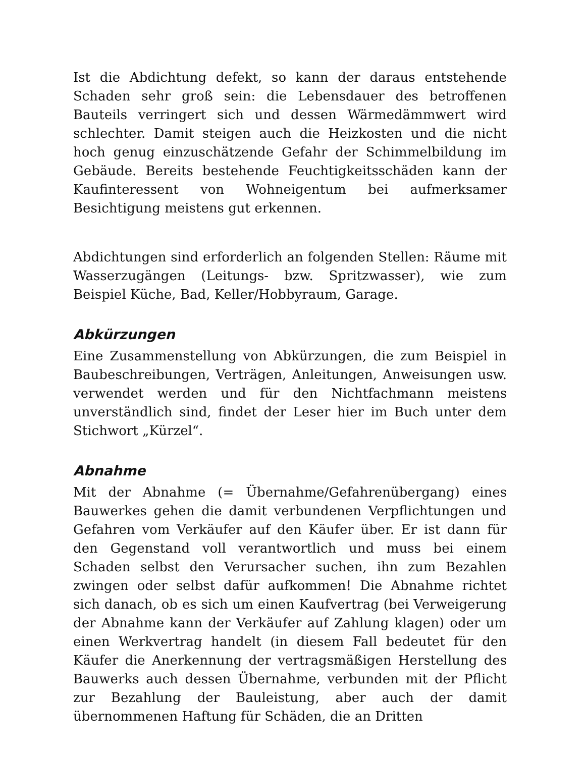Ist die Abdichtung defekt, so kann der daraus entstehende Schaden sehr groß sein: die Lebensdauer des betroffenen Bauteils verringert sich und dessen Wärmedämmwert wird schlechter. Damit steigen auch die Heizkosten und die nicht hoch genug einzuschätzende Gefahr der Schimmelbildung im Gebäude. Bereits bestehende Feuchtigkeitsschäden kann der Kaufinteressent von Wohneigentum bei aufmerksamer Besichtigung meistens gut erkennen.
Abdichtungen sind erforderlich an folgenden Stellen: Räume mit Wasserzugängen (Leitungs- bzw. Spritzwasser), wie zum Beispiel Küche, Bad, Keller/Hobbyraum, Garage.
Abkürzungen
Eine Zusammenstellung von Abkürzungen, die zum Beispiel in Baubeschreibungen, Verträgen, Anleitungen, Anweisungen usw. verwendet werden und für den Nichtfachmann meistens unverständlich sind, findet der Leser hier im Buch unter dem Stichwort „Kürzel“.
Abnahme
Mit der Abnahme (= Übernahme/Gefahrenübergang) eines Bauwerkes gehen die damit verbundenen Verpflichtungen und Gefahren vom Verkäufer auf den Käufer über. Er ist dann für den Gegenstand voll verantwortlich und muss bei einem Schaden selbst den Verursacher suchen, ihn zum Bezahlen zwingen oder selbst dafür aufkommen! Die Abnahme richtet sich danach, ob es sich um einen Kaufvertrag (bei Verweigerung der Abnahme kann der Verkäufer auf Zahlung klagen) oder um einen Werkvertrag handelt (in diesem Fall bedeutet für den Käufer die Anerkennung der vertragsmäßigen Herstellung des Bauwerks auch dessen Übernahme, verbunden mit der Pflicht zur Bezahlung der Bauleistung, aber auch der damit übernommenen Haftung für Schäden, die an Dritten